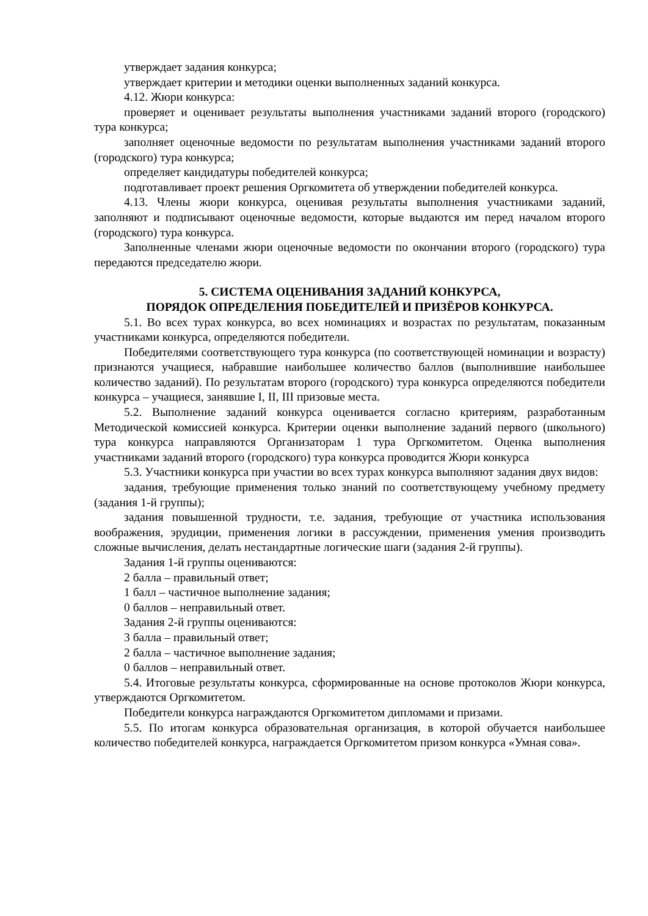утверждает задания конкурса;
утверждает критерии и методики оценки выполненных заданий конкурса.
4.12. Жюри конкурса:
проверяет и оценивает результаты выполнения участниками заданий второго (городского) тура конкурса;
заполняет оценочные ведомости по результатам выполнения участниками заданий второго (городского) тура конкурса;
определяет кандидатуры победителей конкурса;
подготавливает проект решения Оргкомитета об утверждении победителей конкурса.
4.13. Члены жюри конкурса, оценивая результаты выполнения участниками заданий, заполняют и подписывают оценочные ведомости, которые выдаются им перед началом второго (городского) тура конкурса.
Заполненные членами жюри оценочные ведомости по окончании второго (городского) тура передаются председателю жюри.
5. СИСТЕМА ОЦЕНИВАНИЯ ЗАДАНИЙ КОНКУРСА,
ПОРЯДОК ОПРЕДЕЛЕНИЯ ПОБЕДИТЕЛЕЙ И ПРИЗЁРОВ КОНКУРСА.
5.1. Во всех турах конкурса, во всех номинациях и возрастах по результатам, показанным участниками конкурса, определяются победители.
Победителями соответствующего тура конкурса (по соответствующей номинации и возрасту) признаются учащиеся, набравшие наибольшее количество баллов (выполнившие наибольшее количество заданий). По результатам второго (городского) тура конкурса определяются победители конкурса – учащиеся, занявшие I, II, III призовые места.
5.2. Выполнение заданий конкурса оценивается согласно критериям, разработанным Методической комиссией конкурса. Критерии оценки выполнение заданий первого (школьного) тура конкурса направляются Организаторам 1 тура Оргкомитетом. Оценка выполнения участниками заданий второго (городского) тура конкурса проводится Жюри конкурса
5.3. Участники конкурса при участии во всех турах конкурса выполняют задания двух видов:
задания, требующие применения только знаний по соответствующему учебному предмету (задания 1-й группы);
задания повышенной трудности, т.е. задания, требующие от участника использования воображения, эрудиции, применения логики в рассуждении, применения умения производить сложные вычисления, делать нестандартные логические шаги (задания 2-й группы).
Задания 1-й группы оцениваются:
2 балла – правильный ответ;
1 балл – частичное выполнение задания;
0 баллов – неправильный ответ.
Задания 2-й группы оцениваются:
3 балла – правильный ответ;
2 балла – частичное выполнение задания;
0 баллов – неправильный ответ.
5.4. Итоговые результаты конкурса, сформированные на основе протоколов Жюри конкурса, утверждаются Оргкомитетом.
Победители конкурса награждаются Оргкомитетом дипломами и призами.
5.5. По итогам конкурса образовательная организация, в которой обучается наибольшее количество победителей конкурса, награждается Оргкомитетом призом конкурса «Умная сова».